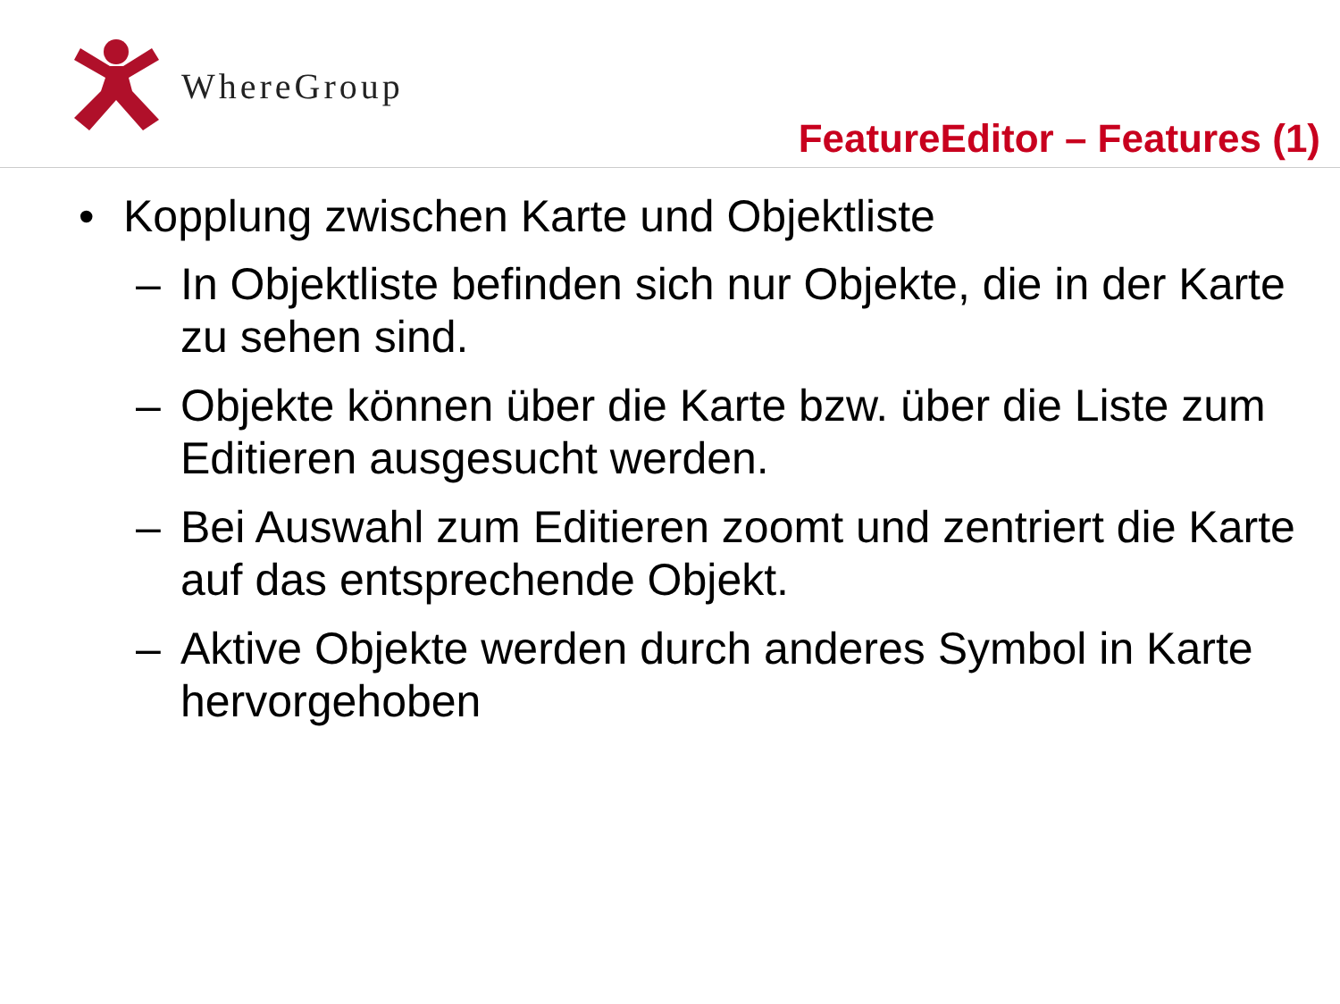WhereGroup
FeatureEditor – Features (1)
• Kopplung zwischen Karte und Objektliste
– In Objektliste befinden sich nur Objekte, die in der Karte zu sehen sind.
– Objekte können über die Karte bzw. über die Liste zum Editieren ausgesucht werden.
– Bei Auswahl zum Editieren zoomt und zentriert die Karte auf das entsprechende Objekt.
– Aktive Objekte werden durch anderes Symbol in Karte hervorgehoben